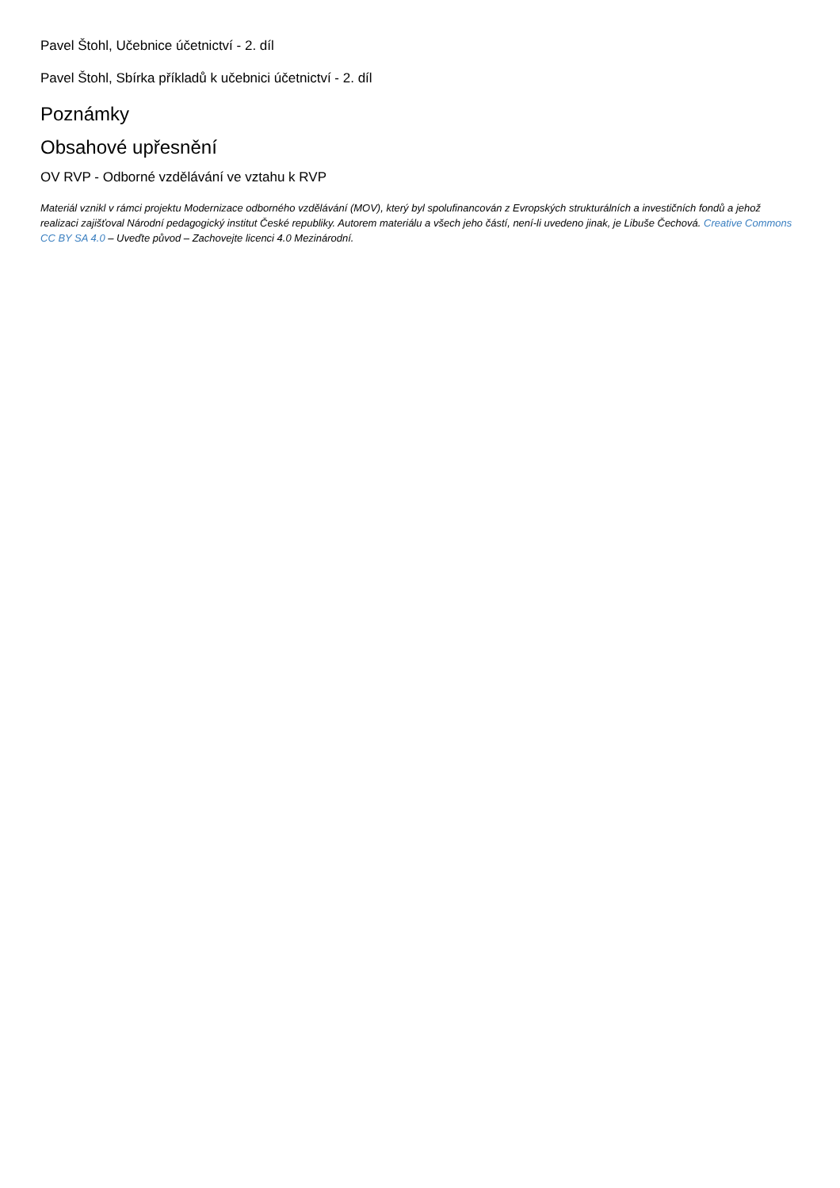Pavel Štohl, Učebnice účetnictví - 2. díl
Pavel Štohl, Sbírka příkladů k učebnici účetnictví - 2. díl
Poznámky
Obsahové upřesnění
OV RVP - Odborné vzdělávání ve vztahu k RVP
Materiál vznikl v rámci projektu Modernizace odborného vzdělávání (MOV), který byl spolufinancován z Evropských strukturálních a investičních fondů a jehož realizaci zajišťoval Národní pedagogický institut České republiky. Autorem materiálu a všech jeho částí, není-li uvedeno jinak, je Libuše Čechová. Creative Commons CC BY SA 4.0 – Uveďte původ – Zachovejte licenci 4.0 Mezinárodní.